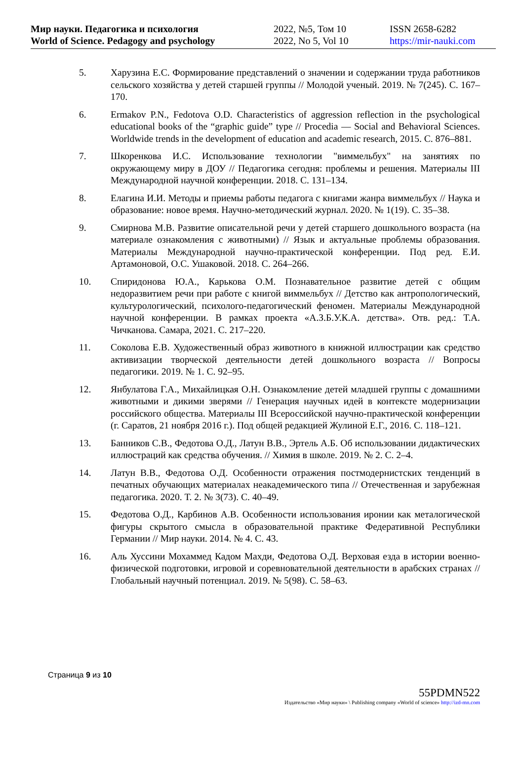Мир науки. Педагогика и психология
World of Science. Pedagogy and psychology
2022, №5, Том 10
2022, No 5, Vol 10
ISSN 2658-6282
https://mir-nauki.com
5. Харузина Е.С. Формирование представлений о значении и содержании труда работников сельского хозяйства у детей старшей группы // Молодой ученый. 2019. № 7(245). С. 167–170.
6. Ermakov P.N., Fedotova O.D. Characteristics of aggression reflection in the psychological educational books of the “graphic guide” type // Procedia — Social and Behavioral Sciences. Worldwide trends in the development of education and academic research, 2015. С. 876–881.
7. Шкоренкова И.С. Использование технологии "виммельбух" на занятиях по окружающему миру в ДОУ // Педагогика сегодня: проблемы и решения. Материалы III Международной научной конференции. 2018. С. 131–134.
8. Елагина И.И. Методы и приемы работы педагога с книгами жанра виммельбух // Наука и образование: новое время. Научно-методический журнал. 2020. № 1(19). С. 35–38.
9. Смирнова М.В. Развитие описательной речи у детей старшего дошкольного возраста (на материале ознакомления с животными) // Язык и актуальные проблемы образования. Материалы Международной научно-практической конференции. Под ред. Е.И. Артамоновой, О.С. Ушаковой. 2018. С. 264–266.
10. Спиридонова Ю.А., Карькова О.М. Познавательное развитие детей с общим недоразвитием речи при работе с книгой виммельбух // Детство как антропологический, культурологический, психолого-педагогический феномен. Материалы Международной научной конференции. В рамках проекта «А.З.Б.У.К.А. детства». Отв. ред.: Т.А. Чичканова. Самара, 2021. С. 217–220.
11. Соколова Е.В. Художественный образ животного в книжной иллюстрации как средство активизации творческой деятельности детей дошкольного возраста // Вопросы педагогики. 2019. № 1. С. 92–95.
12. Янбулатова Г.А., Михайлицкая О.Н. Ознакомление детей младшей группы с домашними животными и дикими зверями // Генерация научных идей в контексте модернизации российского общества. Материалы III Всероссийской научно-практической конференции (г. Саратов, 21 ноября 2016 г.). Под общей редакцией Жулиной Е.Г., 2016. С. 118–121.
13. Банников С.В., Федотова О.Д., Латун В.В., Эртель А.Б. Об использовании дидактических иллюстраций как средства обучения. // Химия в школе. 2019. № 2. С. 2–4.
14. Латун В.В., Федотова О.Д. Особенности отражения постмодернистских тенденций в печатных обучающих материалах неакадемического типа // Отечественная и зарубежная педагогика. 2020. Т. 2. № 3(73). С. 40–49.
15. Федотова О.Д., Карбинов А.В. Особенности использования иронии как металогической фигуры скрытого смысла в образовательной практике Федеративной Республики Германии // Мир науки. 2014. № 4. С. 43.
16. Аль Хуссини Мохаммед Кадом Махди, Федотова О.Д. Верховая езда в истории военно-физической подготовки, игровой и соревновательной деятельности в арабских странах // Глобальный научный потенциал. 2019. № 5(98). С. 58–63.
Страница 9 из 10
55PDMN522
Издательство «Мир науки» \ Publishing company «World of science» http://izd-mn.com